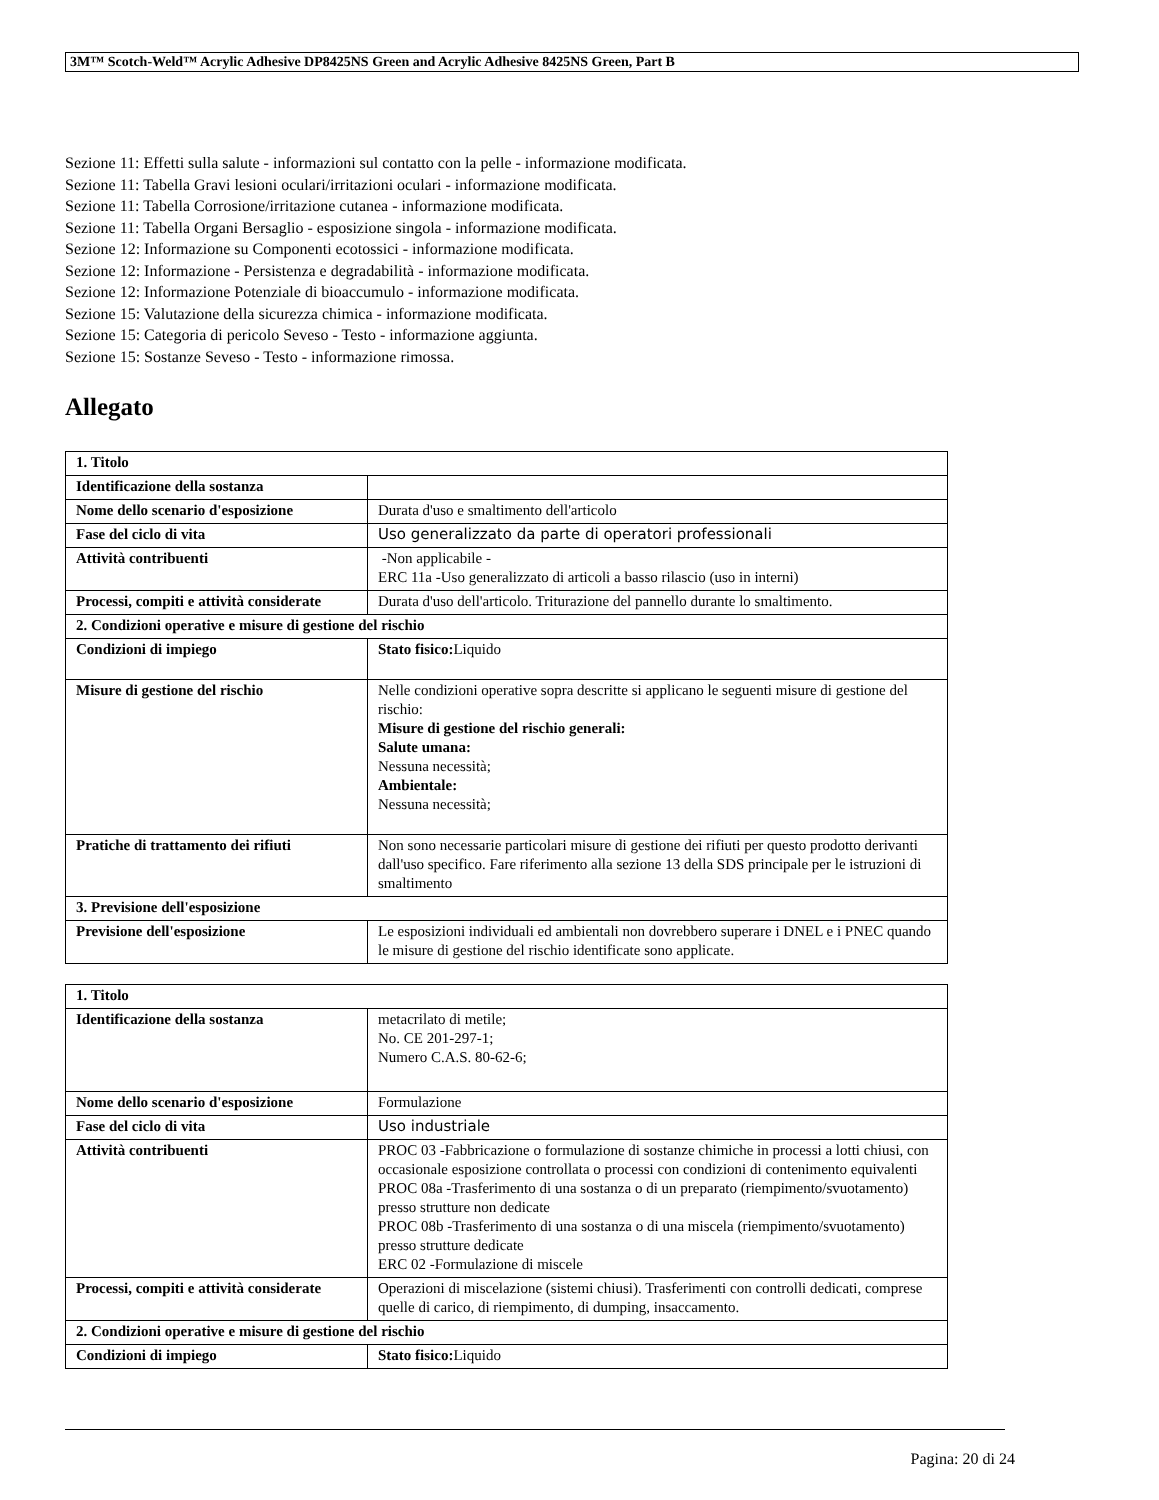3M™ Scotch-Weld™ Acrylic Adhesive DP8425NS Green and Acrylic Adhesive 8425NS Green, Part B
Sezione 11: Effetti sulla salute - informazioni sul contatto con la pelle - informazione modificata.
Sezione 11: Tabella Gravi lesioni oculari/irritazioni oculari - informazione modificata.
Sezione 11: Tabella Corrosione/irritazione cutanea - informazione modificata.
Sezione 11: Tabella Organi Bersaglio - esposizione singola - informazione modificata.
Sezione 12: Informazione su Componenti ecotossici - informazione modificata.
Sezione 12: Informazione - Persistenza e degradabilità - informazione modificata.
Sezione 12: Informazione Potenziale di bioaccumulo - informazione modificata.
Sezione 15: Valutazione della sicurezza chimica - informazione modificata.
Sezione 15: Categoria di pericolo Seveso - Testo - informazione aggiunta.
Sezione 15: Sostanze Seveso - Testo - informazione rimossa.
Allegato
| 1. Titolo | |
| Identificazione della sostanza | |
| Nome dello scenario d'esposizione | Durata d'uso e smaltimento dell'articolo |
| Fase del ciclo di vita | Uso generalizzato da parte di operatori professionali |
| Attività contribuenti | -Non applicabile - ERC 11a -Uso generalizzato di articoli a basso rilascio (uso in interni) |
| Processi, compiti e attività considerate | Durata d'uso dell'articolo. Triturazione del pannello durante lo smaltimento. |
| 2. Condizioni operative e misure di gestione del rischio | |
| Condizioni di impiego | Stato fisico: Liquido |
| Misure di gestione del rischio | Nelle condizioni operative sopra descritte si applicano le seguenti misure di gestione del rischio: Misure di gestione del rischio generali: Salute umana: Nessuna necessità; Ambientale: Nessuna necessità; |
| Pratiche di trattamento dei rifiuti | Non sono necessarie particolari misure di gestione dei rifiuti per questo prodotto derivanti dall'uso specifico. Fare riferimento alla sezione 13 della SDS principale per le istruzioni di smaltimento |
| 3. Previsione dell'esposizione | |
| Previsione dell'esposizione | Le esposizioni individuali ed ambientali non dovrebbero superare i DNEL e i PNEC quando le misure di gestione del rischio identificate sono applicate. |
| 1. Titolo | |
| Identificazione della sostanza | metacrilato di metile; No. CE 201-297-1; Numero C.A.S. 80-62-6; |
| Nome dello scenario d'esposizione | Formulazione |
| Fase del ciclo di vita | Uso industriale |
| Attività contribuenti | PROC 03 -Fabbricazione o formulazione di sostanze chimiche in processi a lotti chiusi, con occasionale esposizione controllata o processi con condizioni di contenimento equivalenti PROC 08a -Trasferimento di una sostanza o di un preparato (riempimento/svuotamento) presso strutture non dedicate PROC 08b -Trasferimento di una sostanza o di una miscela (riempimento/svuotamento) presso strutture dedicate ERC 02 -Formulazione di miscele |
| Processi, compiti e attività considerate | Operazioni di miscelazione (sistemi chiusi). Trasferimenti con controlli dedicati, comprese quelle di carico, di riempimento, di dumping, insaccamento. |
| 2. Condizioni operative e misure di gestione del rischio | |
| Condizioni di impiego | Stato fisico: Liquido |
Pagina: 20 di 24